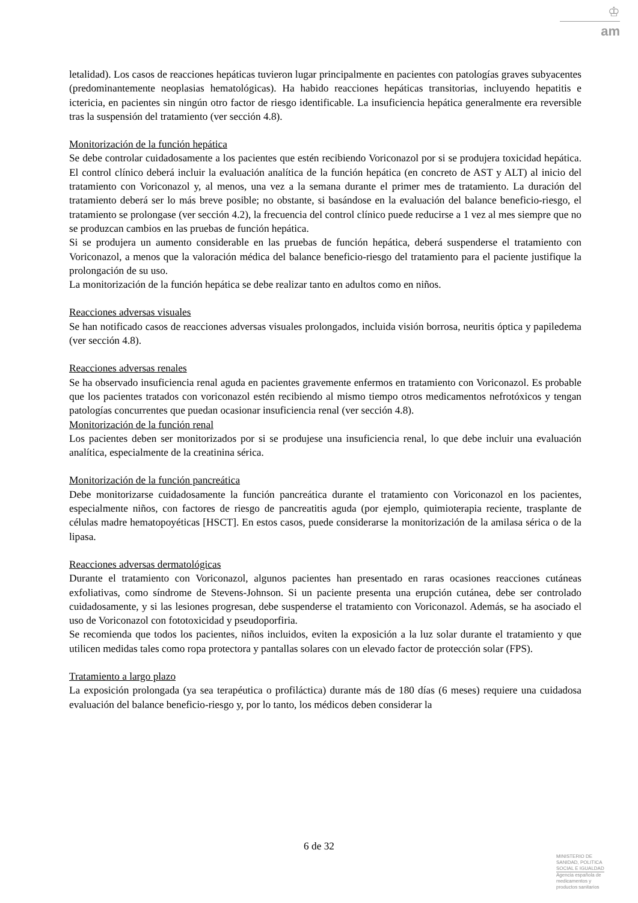♔
am
letalidad). Los casos de reacciones hepáticas tuvieron lugar principalmente en pacientes con patologías graves subyacentes (predominantemente neoplasias hematológicas). Ha habido reacciones hepáticas transitorias, incluyendo hepatitis e ictericia, en pacientes sin ningún otro factor de riesgo identificable. La insuficiencia hepática generalmente era reversible tras la suspensión del tratamiento (ver sección 4.8).
Monitorización de la función hepática
Se debe controlar cuidadosamente a los pacientes que estén recibiendo Voriconazol por si se produjera toxicidad hepática. El control clínico deberá incluir la evaluación analítica de la función hepática (en concreto de AST y ALT) al inicio del tratamiento con Voriconazol y, al menos, una vez a la semana durante el primer mes de tratamiento. La duración del tratamiento deberá ser lo más breve posible; no obstante, si basándose en la evaluación del balance beneficio-riesgo, el tratamiento se prolongase (ver sección 4.2), la frecuencia del control clínico puede reducirse a 1 vez al mes siempre que no se produzcan cambios en las pruebas de función hepática.
Si se produjera un aumento considerable en las pruebas de función hepática, deberá suspenderse el tratamiento con Voriconazol, a menos que la valoración médica del balance beneficio-riesgo del tratamiento para el paciente justifique la prolongación de su uso.
La monitorización de la función hepática se debe realizar tanto en adultos como en niños.
Reacciones adversas visuales
Se han notificado casos de reacciones adversas visuales prolongados, incluida visión borrosa, neuritis óptica y papiledema (ver sección 4.8).
Reacciones adversas renales
Se ha observado insuficiencia renal aguda en pacientes gravemente enfermos en tratamiento con Voriconazol. Es probable que los pacientes tratados con voriconazol estén recibiendo al mismo tiempo otros medicamentos nefrotóxicos y tengan patologías concurrentes que puedan ocasionar insuficiencia renal (ver sección 4.8).
Monitorización de la función renal
Los pacientes deben ser monitorizados por si se produjese una insuficiencia renal, lo que debe incluir una evaluación analítica, especialmente de la creatinina sérica.
Monitorización de la función pancreática
Debe monitorizarse cuidadosamente la función pancreática durante el tratamiento con Voriconazol en los pacientes, especialmente niños, con factores de riesgo de pancreatitis aguda (por ejemplo, quimioterapia reciente, trasplante de células madre hematopoyéticas [HSCT]. En estos casos, puede considerarse la monitorización de la amilasa sérica o de la lipasa.
Reacciones adversas dermatológicas
Durante el tratamiento con Voriconazol, algunos pacientes han presentado en raras ocasiones reacciones cutáneas exfoliativas, como síndrome de Stevens-Johnson. Si un paciente presenta una erupción cutánea, debe ser controlado cuidadosamente, y si las lesiones progresan, debe suspenderse el tratamiento con Voriconazol. Además, se ha asociado el uso de Voriconazol con fototoxicidad y pseudoporfiria.
Se recomienda que todos los pacientes, niños incluidos, eviten la exposición a la luz solar durante el tratamiento y que utilicen medidas tales como ropa protectora y pantallas solares con un elevado factor de protección solar (FPS).
Tratamiento a largo plazo
La exposición prolongada (ya sea terapéutica o profiláctica) durante más de 180 días (6 meses) requiere una cuidadosa evaluación del balance beneficio-riesgo y, por lo tanto, los médicos deben considerar la
6 de 32
MINISTERIO DE
SANIDAD, POLITICA
SOCIAL E IGUALDAD
Agencia española de
medicamentos y
productos sanitarios